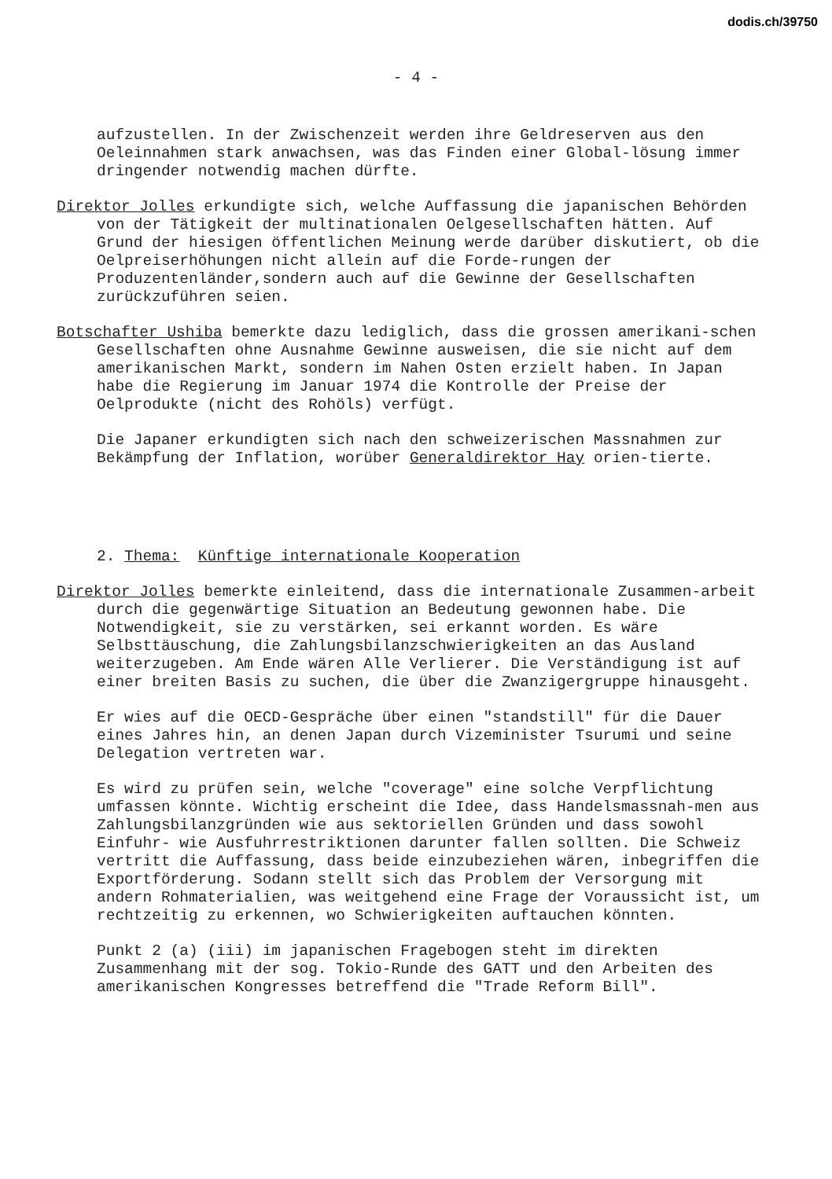dodis.ch/39750
- 4 -
aufzustellen. In der Zwischenzeit werden ihre Geldreserven aus den Oeleinnahmen stark anwachsen, was das Finden einer Global-lösung immer dringender notwendig machen dürfte.
Direktor Jolles erkundigte sich, welche Auffassung die japanischen Behörden von der Tätigkeit der multinationalen Oelgesellschaften hätten. Auf Grund der hiesigen öffentlichen Meinung werde darüber diskutiert, ob die Oelpreiserhöhungen nicht allein auf die Forde-rungen der Produzentenländer,sondern auch auf die Gewinne der Gesellschaften zurückzuführen seien.
Botschafter Ushiba bemerkte dazu lediglich, dass die grossen amerikani-schen Gesellschaften ohne Ausnahme Gewinne ausweisen, die sie nicht auf dem amerikanischen Markt, sondern im Nahen Osten erzielt haben. In Japan habe die Regierung im Januar 1974 die Kontrolle der Preise der Oelprodukte (nicht des Rohöls) verfügt.
Die Japaner erkundigten sich nach den schweizerischen Massnahmen zur Bekämpfung der Inflation, worüber Generaldirektor Hay orien-tierte.
2. Thema: Künftige internationale Kooperation
Direktor Jolles bemerkte einleitend, dass die internationale Zusammen-arbeit durch die gegenwärtige Situation an Bedeutung gewonnen habe. Die Notwendigkeit, sie zu verstärken, sei erkannt worden. Es wäre Selbsttäuschung, die Zahlungsbilanzschwierigkeiten an das Ausland weiterzugeben. Am Ende wären Alle Verlierer. Die Verständigung ist auf einer breiten Basis zu suchen, die über die Zwanzigergruppe hinausgeht.
Er wies auf die OECD-Gespräche über einen "standstill" für die Dauer eines Jahres hin, an denen Japan durch Vizeminister Tsurumi und seine Delegation vertreten war.
Es wird zu prüfen sein, welche "coverage" eine solche Verpflichtung umfassen könnte. Wichtig erscheint die Idee, dass Handelsmassnah-men aus Zahlungsbilanzgründen wie aus sektoriellen Gründen und dass sowohl Einfuhr- wie Ausfuhrrestriktionen darunter fallen sollten. Die Schweiz vertritt die Auffassung, dass beide einzubeziehen wären, inbegriffen die Exportförderung. Sodann stellt sich das Problem der Versorgung mit andern Rohmaterialien, was weitgehend eine Frage der Voraussicht ist, um rechtzeitig zu erkennen, wo Schwierigkeiten auftauchen könnten.
Punkt 2 (a) (iii) im japanischen Fragebogen steht im direkten Zusammenhang mit der sog. Tokio-Runde des GATT und den Arbeiten des amerikanischen Kongresses betreffend die "Trade Reform Bill".